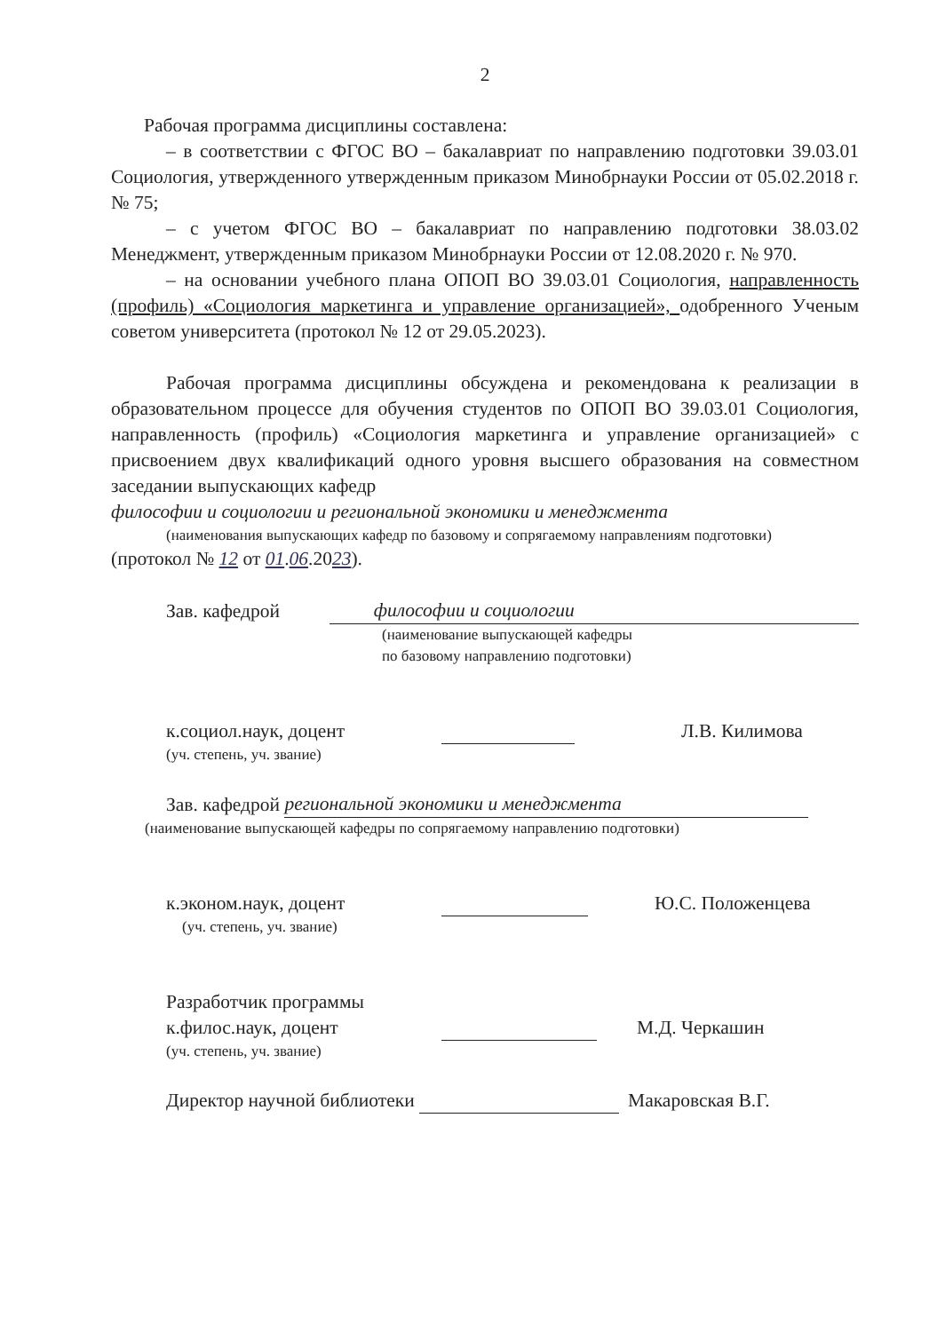2
Рабочая программа дисциплины составлена:
– в соответствии с ФГОС ВО – бакалавриат по направлению подготовки 39.03.01 Социология, утвержденного утвержденным приказом Минобрнауки России от 05.02.2018 г. № 75;
– с учетом ФГОС ВО – бакалавриат по направлению подготовки 38.03.02 Менеджмент, утвержденным приказом Минобрнауки России от 12.08.2020 г. № 970.
– на основании учебного плана ОПОП ВО 39.03.01 Социология, направленность (профиль) «Социология маркетинга и управление организацией», одобренного Ученым советом университета (протокол № 12 от 29.05.2023).
Рабочая программа дисциплины обсуждена и рекомендована к реализации в образовательном процессе для обучения студентов по ОПОП ВО 39.03.01 Социология, направленность (профиль) «Социология маркетинга и управление организацией» с присвоением двух квалификаций одного уровня высшего образования на совместном заседании выпускающих кафедр
философии и социологии и региональной экономики и менеджмента
(наименования выпускающих кафедр по базовому и сопрягаемому направлениям подготовки)
(протокол № 12 от 01.06.2023).
Зав. кафедрой философии и социологии
(наименование выпускающей кафедры
по базовому направлению подготовки)
к.социол.наук, доцент Л.В. Килимова
(уч. степень, уч. звание)
Зав. кафедрой региональной экономики и менеджмента
(наименование выпускающей кафедры по сопрягаемому направлению подготовки)
к.эконом.наук, доцент Ю.С. Положенцева
(уч. степень, уч. звание)
Разработчик программы
к.филос.наук, доцент М.Д. Черкашин
(уч. степень, уч. звание)
Директор научной библиотеки Макаровская В.Г.